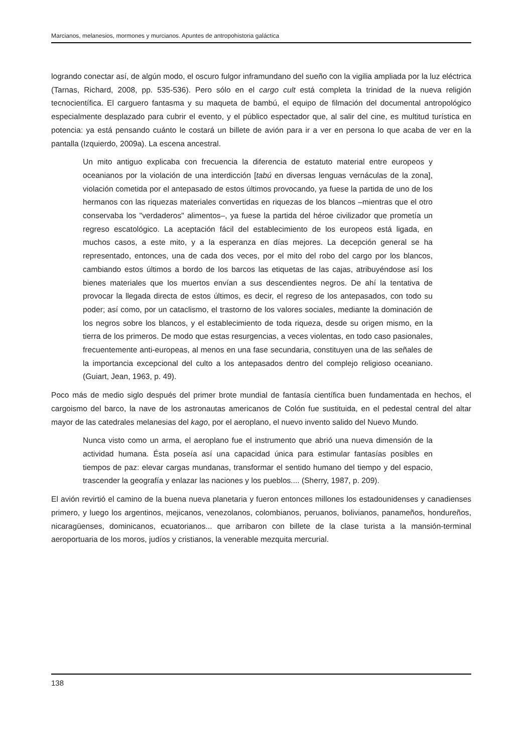Marcianos, melanesios, mormones y murcianos. Apuntes de antropohistoria galáctica
logrando conectar así, de algún modo, el oscuro fulgor inframundano del sueño con la vigilia ampliada por la luz eléctrica (Tarnas, Richard, 2008, pp. 535-536). Pero sólo en el cargo cult está completa la trinidad de la nueva religión tecnocientífica. El carguero fantasma y su maqueta de bambú, el equipo de filmación del documental antropológico especialmente desplazado para cubrir el evento, y el público espectador que, al salir del cine, es multitud turística en potencia: ya está pensando cuánto le costará un billete de avión para ir a ver en persona lo que acaba de ver en la pantalla (Izquierdo, 2009a). La escena ancestral.
Un mito antiguo explicaba con frecuencia la diferencia de estatuto material entre europeos y oceanianos por la violación de una interdicción [tabú en diversas lenguas vernáculas de la zona], violación cometida por el antepasado de estos últimos provocando, ya fuese la partida de uno de los hermanos con las riquezas materiales convertidas en riquezas de los blancos –mientras que el otro conservaba los "verdaderos" alimentos–, ya fuese la partida del héroe civilizador que prometía un regreso escatológico. La aceptación fácil del establecimiento de los europeos está ligada, en muchos casos, a este mito, y a la esperanza en días mejores. La decepción general se ha representado, entonces, una de cada dos veces, por el mito del robo del cargo por los blancos, cambiando estos últimos a bordo de los barcos las etiquetas de las cajas, atribuyéndose así los bienes materiales que los muertos envían a sus descendientes negros. De ahí la tentativa de provocar la llegada directa de estos últimos, es decir, el regreso de los antepasados, con todo su poder; así como, por un cataclismo, el trastorno de los valores sociales, mediante la dominación de los negros sobre los blancos, y el establecimiento de toda riqueza, desde su origen mismo, en la tierra de los primeros. De modo que estas resurgencias, a veces violentas, en todo caso pasionales, frecuentemente anti-europeas, al menos en una fase secundaria, constituyen una de las señales de la importancia excepcional del culto a los antepasados dentro del complejo religioso oceaniano. (Guiart, Jean, 1963, p. 49).
Poco más de medio siglo después del primer brote mundial de fantasía científica buen fundamentada en hechos, el cargoismo del barco, la nave de los astronautas americanos de Colón fue sustituida, en el pedestal central del altar mayor de las catedrales melanesias del kago, por el aeroplano, el nuevo invento salido del Nuevo Mundo.
Nunca visto como un arma, el aeroplano fue el instrumento que abrió una nueva dimensión de la actividad humana. Ésta poseía así una capacidad única para estimular fantasías posibles en tiempos de paz: elevar cargas mundanas, transformar el sentido humano del tiempo y del espacio, trascender la geografía y enlazar las naciones y los pueblos.... (Sherry, 1987, p. 209).
El avión revirtió el camino de la buena nueva planetaria y fueron entonces millones los estadounidenses y canadienses primero, y luego los argentinos, mejicanos, venezolanos, colombianos, peruanos, bolivianos, panameños, hondureños, nicaragüenses, dominicanos, ecuatorianos... que arribaron con billete de la clase turista a la mansión-terminal aeroportuaria de los moros, judíos y cristianos, la venerable mezquita mercurial.
138